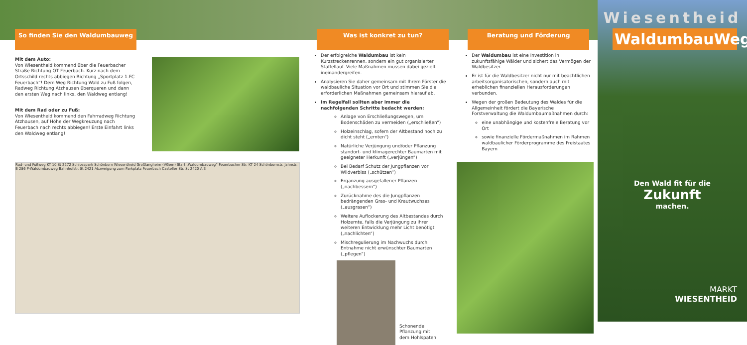So finden Sie den Waldumbauweg
Mit dem Auto:
Von Wiesentheid kommend über die Feuerbacher Straße Richtung OT Feuerbach. Kurz nach dem Ortsschild rechts abbiegen Richtung „Sportplatz 1.FC Feuerbach“! Dem Weg Richtung Wald zu Fuß folgen, Radweg Richtung Atzhausen überqueren und dann den ersten Weg nach links, den Waldweg entlang!
Mit dem Rad oder zu Fuß:
Von Wiesentheid kommend den Fahrradweg Richtung Atzhausen, auf Höhe der Wegkreuzung nach Feuerbach nach rechts abbiegen! Erste Einfahrt links den Waldweg entlang!
Rad- und Fußweg KT 10 St 2272 Schlosspark Schönborn Wiesentheid Großlangheim (VGem) Start „Waldumbauweg“ Feuerbacher Str. KT 24 Schönbornstr. Jahnstr. B 286 P-Waldumbauweg Bahnhofstr. St 2421 Abzweigung zum Parkplatz Feuerbach Casteller Str. St 2420 A 3
Was ist konkret zu tun?
Der erfolgreiche Waldumbau ist kein Kurzstreckenrennen, sondern ein gut organisierter Staffellauf. Viele Maßnahmen müssen dabei gezielt ineinandergreifen.
Analysieren Sie daher gemeinsam mit Ihrem Förster die waldbauliche Situation vor Ort und stimmen Sie die erforderlichen Maßnahmen gemeinsam hierauf ab.
Im Regelfall sollten aber immer die nachfolgenden Schritte bedacht werden:
Anlage von Erschließungswegen, um Bodenschäden zu vermeiden („erschließen“)
Holzeinschlag, sofern der Altbestand noch zu dicht steht („ernten“)
Natürliche Verjüngung und/oder Pflanzung standort- und klimagerechter Baumarten mit geeigneter Herkunft („verjüngen“)
Bei Bedarf Schutz der Jungpflanzen vor Wildverbiss („schützen“)
Ergänzung ausgefallener Pflanzen („nachbessern“)
Zurücknahme des die Jungpflanzen bedrängenden Gras- und Krautwuchses („ausgrasen“)
Weitere Auflockerung des Altbestandes durch Holzernte, falls die Verjüngung zu ihrer weiteren Entwicklung mehr Licht benötigt („nachlichten“)
Mischregulierung im Nachwuchs durch Entnahme nicht erwünschter Baumarten („pflegen“)
Schonende
Pflanzung mit
dem Hohlspaten
Beratung und Förderung
Der Waldumbau ist eine Investition in zukunftsfähige Wälder und sichert das Vermögen der Waldbesitzer.
Er ist für die Waldbesitzer nicht nur mit beachtlichen arbeitsorganisatorischen, sondern auch mit erheblichen finanziellen Herausforderungen verbunden.
Wegen der großen Bedeutung des Waldes für die Allgemeinheit fördert die Bayerische Forstverwaltung die Waldumbaumaßnahmen durch:
eine unabhängige und kostenfreie Beratung vor Ort
sowie finanzielle Fördermaßnahmen im Rahmen waldbaulicher Förderprogramme des Freistaates Bayern
Wiesentheid
WaldumbauWeg
Den Wald fit für die
Zukunft
machen.
MARKT
WIESENTHEID